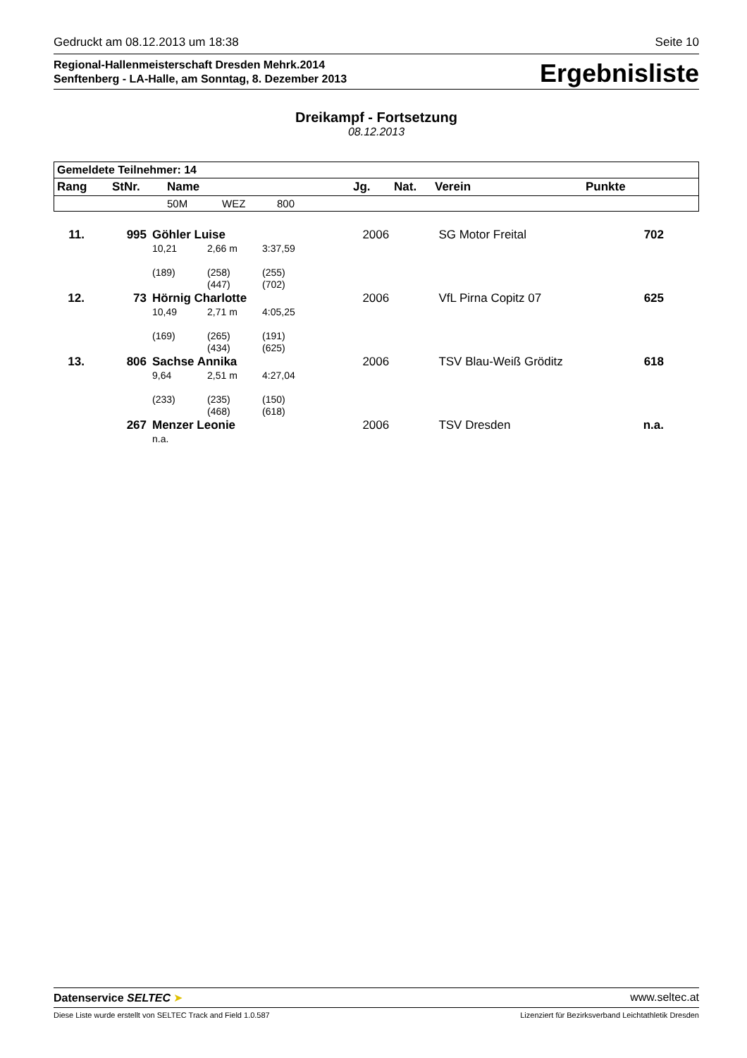Gedruckt am 08.12.2013 um 18:38 Seite 10
Regional-Hallenmeisterschaft Dresden Mehrk.2014
Senftenberg - LA-Halle, am Sonntag, 8. Dezember 2013
Ergebnisliste
Dreikampf - Fortsetzung
08.12.2013
| Gemeldete Teilnehmer: 14 | | | | | | | | |
| --- | --- | --- | --- | --- | --- | --- | --- | --- |
| Rang | StNr. | Name | | | Jg. | Nat. | Verein | Punkte |
| | | 50M | WEZ | 800 | | | | |
| 11. | 995 | Göhler Luise | | | 2006 | SG Motor Freital | 702 |
| | | 10,21 | 2,66 m | 3:37,59 | | | |
| | | (189) | (258) (447) | (255) (702) | | | |
| 12. | 73 | Hörnig Charlotte | | | 2006 | VfL Pirna Copitz 07 | 625 |
| | | 10,49 | 2,71 m | 4:05,25 | | | |
| | | (169) | (265) (434) | (191) (625) | | | |
| 13. | 806 | Sachse Annika | | | 2006 | TSV Blau-Weiß Gröditz | 618 |
| | | 9,64 | 2,51 m | 4:27,04 | | | |
| | | (233) | (235) (468) | (150) (618) | | | |
| | 267 | Menzer Leonie | | | 2006 | TSV Dresden | n.a. |
| | | n.a. | | | | | |
Datenservice SELTEC ➤ www.seltec.at
Diese Liste wurde erstellt von SELTEC Track and Field 1.0.587 Lizenziert für Bezirksverband Leichtathletik Dresden